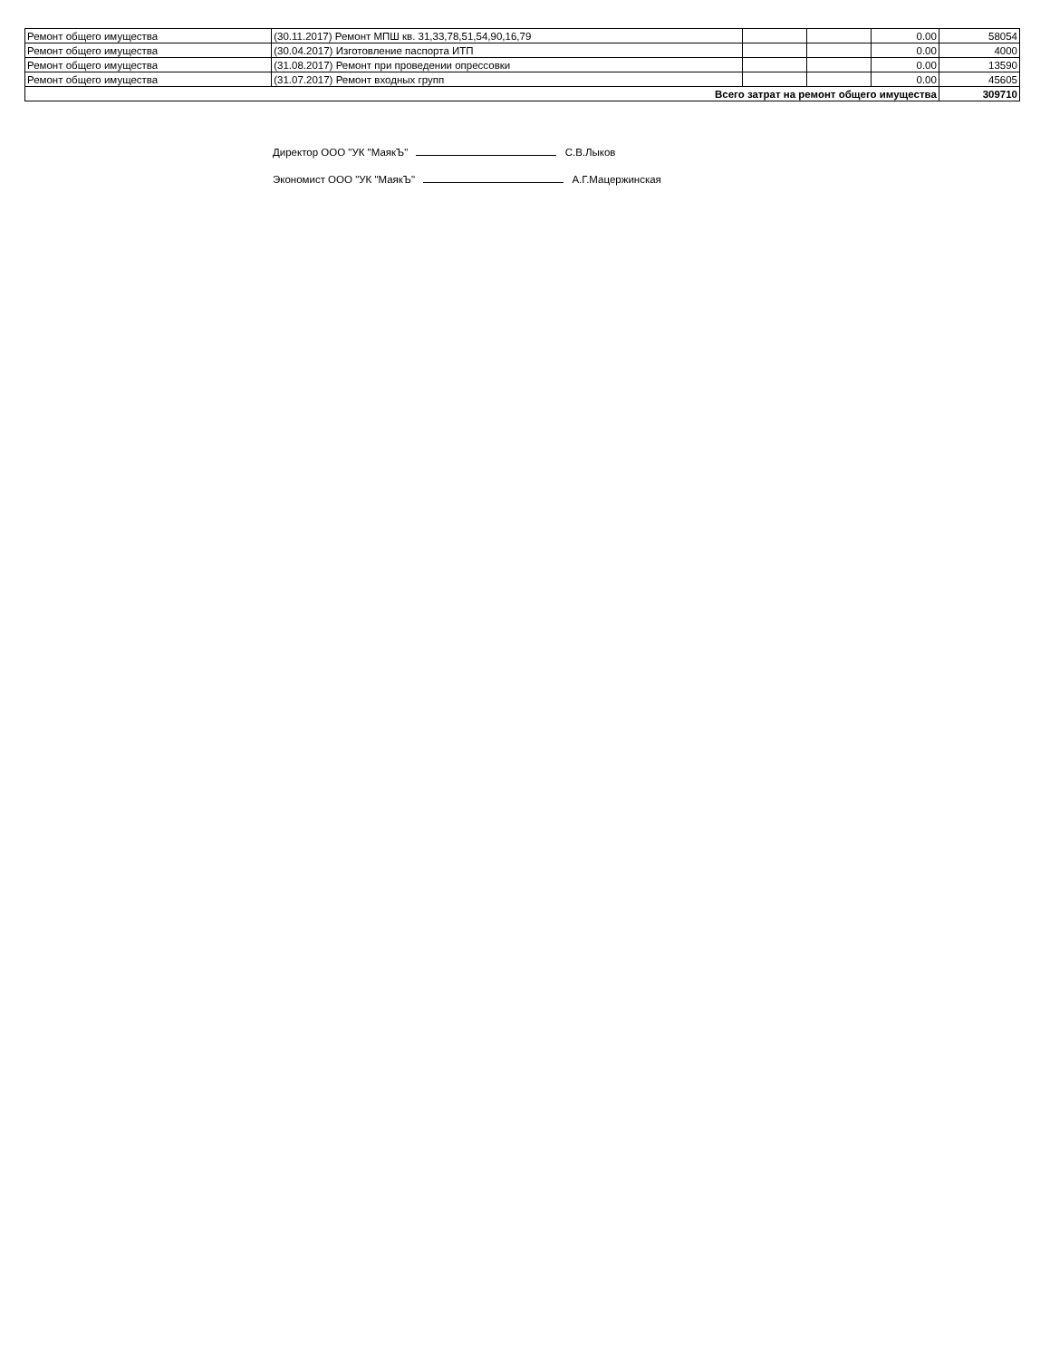| Ремонт общего имущества | (30.11.2017) Ремонт МПШ кв. 31,33,78,51,54,90,16,79 | | | 0.00 | 58054 |
| Ремонт общего имущества | (30.04.2017) Изготовление паспорта ИТП | | | 0.00 | 4000 |
| Ремонт общего имущества | (31.08.2017) Ремонт при проведении опрессовки | | | 0.00 | 13590 |
| Ремонт общего имущества | (31.07.2017) Ремонт входных групп | | | 0.00 | 45605 |
| Всего затрат на ремонт общего имущества | | | | | 309710 |
Директор ООО "УК "МаякЪ" С.В.Лыков
Экономист ООО "УК "МаякЪ" А.Г.Мацержинская